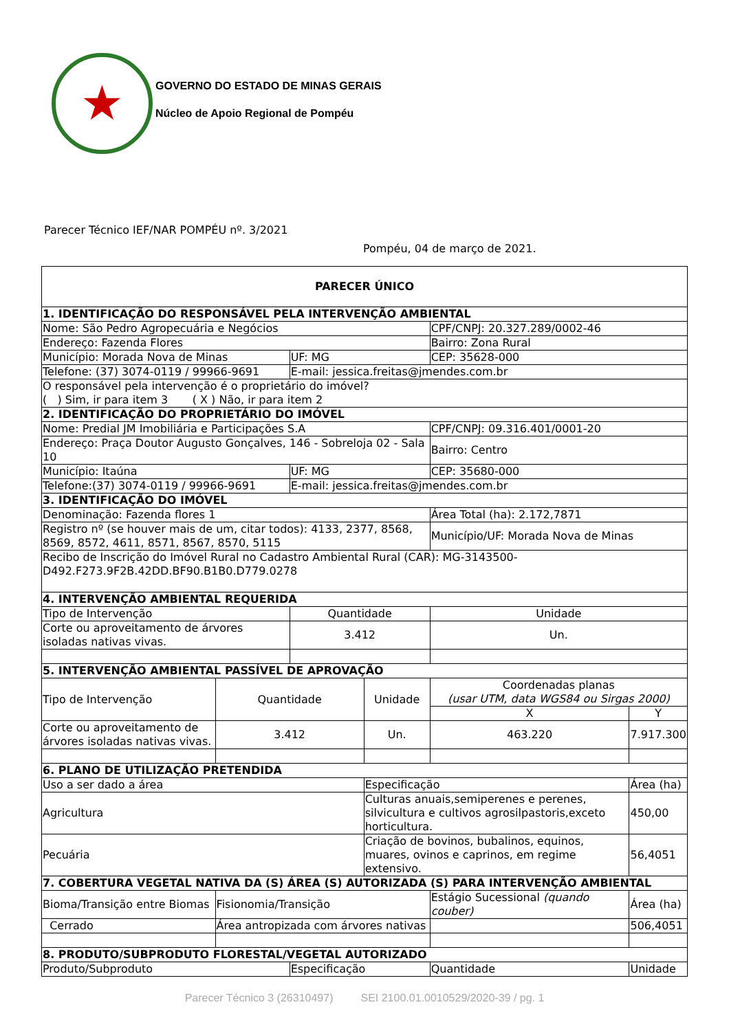★
GOVERNO DO ESTADO DE MINAS GERAIS
Núcleo de Apoio Regional de Pompéu
Parecer Técnico IEF/NAR POMPÉU nº. 3/2021
Pompéu, 04 de março de 2021.
| PARECER ÚNICO | | | | | | | |
| 1. IDENTIFICAÇÃO DO RESPONSÁVEL PELA INTERVENÇÃO AMBIENTAL | | | | | | | |
| Nome: São Pedro Agropecuária e Negócios | | | | | CPF/CNPJ: 20.327.289/0002-46 | | |
| Endereço: Fazenda Flores | | | | | Bairro: Zona Rural | | |
| Município: Morada Nova de Minas | | UF: MG | | | CEP: 35628-000 | | |
| Telefone: (37) 3074-0119 / 99966-9691 | | E-mail: jessica.freitas@jmendes.com.br | | | | | |
| O responsável pela intervenção é o proprietário do imóvel? ( ) Sim, ir para item 3 ( X ) Não, ir para item 2 | | | | | | | |
| 2. IDENTIFICAÇÃO DO PROPRIETÁRIO DO IMÓVEL | | | | | | | |
| Nome: Predial JM Imobiliária e Participações S.A | | | | | CPF/CNPJ: 09.316.401/0001-20 | | |
| Endereço: Praça Doutor Augusto Gonçalves, 146 - Sobreloja 02 - Sala 10 | | | | | Bairro: Centro | | |
| Município: Itaúna | | UF: MG | | | CEP: 35680-000 | | |
| Telefone:(37) 3074-0119 / 99966-9691 | | E-mail: jessica.freitas@jmendes.com.br | | | | | |
| 3. IDENTIFICAÇÃO DO IMÓVEL | | | | | | | |
| Denominação: Fazenda flores 1 | | | | | Área Total (ha): 2.172,7871 | | |
| Registro nº (se houver mais de um, citar todos): 4133, 2377, 8568, 8569, 8572, 4611, 8571, 8567, 8570, 5115 | | | | | Município/UF: Morada Nova de Minas | | |
| Recibo de Inscrição do Imóvel Rural no Cadastro Ambiental Rural (CAR): MG-3143500-D492.F273.9F2B.42DD.BF90.B1B0.D779.0278 | | | | | | | |
| 4. INTERVENÇÃO AMBIENTAL REQUERIDA | | | | | | | |
| Tipo de Intervenção | | Quantidade | | | Unidade | | |
| Corte ou aproveitamento de árvores isoladas nativas vivas. | | 3.412 | | | Un. | | |
| 5. INTERVENÇÃO AMBIENTAL PASSÍVEL DE APROVAÇÃO | | | | | | | |
| Tipo de Intervenção | Quantidade | | Unidade | | Coordenadas planas (usar UTM, data WGS84 ou Sirgas 2000) | | |
| | | | | | X | | Y |
| Corte ou aproveitamento de árvores isoladas nativas vivas. | 3.412 | | Un. | | 463.220 | | 7.917.300 |
| 6. PLANO DE UTILIZAÇÃO PRETENDIDA | | | | | | | |
| Uso a ser dado a área | | | Especificação | | | | Área (ha) |
| Agricultura | | | Culturas anuais,semiperenes e perenes, silvicultura e cultivos agrosilpastoris,exceto horticultura. | | | | 450,00 |
| Pecuária | | | Criação de bovinos, bubalinos, equinos, muares, ovinos e caprinos, em regime extensivo. | | | | 56,4051 |
| 7. COBERTURA VEGETAL NATIVA DA (S) ÁREA (S) AUTORIZADA (S) PARA INTERVENÇÃO AMBIENTAL | | | | | | | |
| Bioma/Transição entre Biomas | Fisionomia/Transição | | | Estágio Sucessional (quando couber) | | | Área (ha) |
| Cerrado | Área antropizada com árvores nativas | | | | | | 506,4051 |
| 8. PRODUTO/SUBPRODUTO FLORESTAL/VEGETAL AUTORIZADO | | | | | | | |
| Produto/Subproduto | | Especificação | | | | Quantidade | Unidade |
Parecer Técnico 3 (26310497) SEI 2100.01.0010529/2020-39 / pg. 1